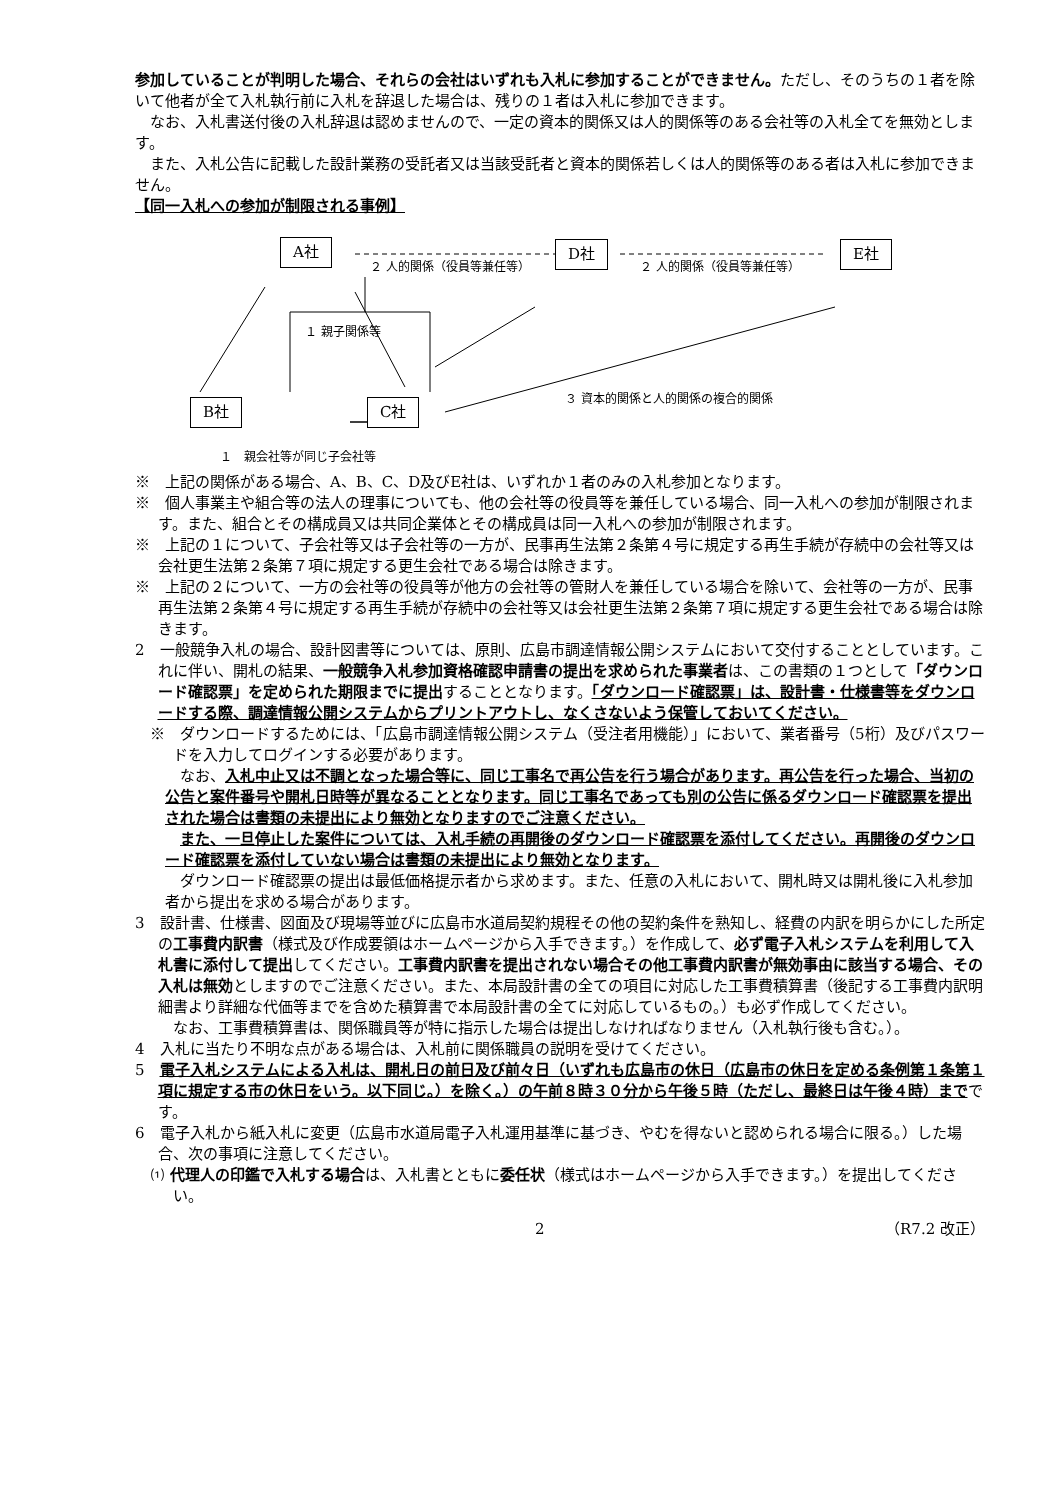参加していることが判明した場合、それらの会社はいずれも入札に参加することができません。ただし、そのうちの１者を除いて他者が全て入札執行前に入札を辞退した場合は、残りの１者は入札に参加できます。
なお、入札書送付後の入札辞退は認めませんので、一定の資本的関係又は人的関係等のある会社等の入札全てを無効とします。
また、入札公告に記載した設計業務の受託者又は当該受託者と資本的関係若しくは人的関係等のある者は入札に参加できません。
【同一入札への参加が制限される事例】
A社 D社 E社
B社 C社
２ 人的関係（役員等兼任等） ２ 人的関係（役員等兼任等）
１ 親子関係等
３ 資本的関係と人的関係の複合的関係
１　親会社等が同じ子会社等
※　上記の関係がある場合、A、B、C、D及びE社は、いずれか１者のみの入札参加となります。
※　個人事業主や組合等の法人の理事についても、他の会社等の役員等を兼任している場合、同一入札への参加が制限されます。また、組合とその構成員又は共同企業体とその構成員は同一入札への参加が制限されます。
※　上記の１について、子会社等又は子会社等の一方が、民事再生法第２条第４号に規定する再生手続が存続中の会社等又は会社更生法第２条第７項に規定する更生会社である場合は除きます。
※　上記の２について、一方の会社等の役員等が他方の会社等の管財人を兼任している場合を除いて、会社等の一方が、民事再生法第２条第４号に規定する再生手続が存続中の会社等又は会社更生法第２条第７項に規定する更生会社である場合は除きます。
2　一般競争入札の場合、設計図書等については、原則、広島市調達情報公開システムにおいて交付することとしています。これに伴い、開札の結果、一般競争入札参加資格確認申請書の提出を求められた事業者は、この書類の１つとして「ダウンロード確認票」を定められた期限までに提出することとなります。「ダウンロード確認票」は、設計書・仕様書等をダウンロードする際、調達情報公開システムからプリントアウトし、なくさないよう保管しておいてください。
※　ダウンロードするためには、「広島市調達情報公開システム（受注者用機能）」において、業者番号（5桁）及びパスワードを入力してログインする必要があります。
なお、入札中止又は不調となった場合等に、同じ工事名で再公告を行う場合があります。再公告を行った場合、当初の公告と案件番号や開札日時等が異なることとなります。同じ工事名であっても別の公告に係るダウンロード確認票を提出された場合は書類の未提出により無効となりますのでご注意ください。
また、一旦停止した案件については、入札手続の再開後のダウンロード確認票を添付してください。再開後のダウンロード確認票を添付していない場合は書類の未提出により無効となります。
ダウンロード確認票の提出は最低価格提示者から求めます。また、任意の入札において、開札時又は開札後に入札参加者から提出を求める場合があります。
3　設計書、仕様書、図面及び現場等並びに広島市水道局契約規程その他の契約条件を熟知し、経費の内訳を明らかにした所定の工事費内訳書（様式及び作成要領はホームページから入手できます。）を作成して、必ず電子入札システムを利用して入札書に添付して提出してください。工事費内訳書を提出されない場合その他工事費内訳書が無効事由に該当する場合、その入札は無効としますのでご注意ください。また、本局設計書の全ての項目に対応した工事費積算書（後記する工事費内訳明細書より詳細な代価等までを含めた積算書で本局設計書の全てに対応しているもの。）も必ず作成してください。
なお、工事費積算書は、関係職員等が特に指示した場合は提出しなければなりません（入札執行後も含む。）。
4　入札に当たり不明な点がある場合は、入札前に関係職員の説明を受けてください。
5　電子入札システムによる入札は、開札日の前日及び前々日（いずれも広島市の休日（広島市の休日を定める条例第１条第１項に規定する市の休日をいう。以下同じ。）を除く。）の午前８時３０分から午後５時（ただし、最終日は午後４時）までです。
6　電子入札から紙入札に変更（広島市水道局電子入札運用基準に基づき、やむを得ないと認められる場合に限る。）した場合、次の事項に注意してください。
⑴ 代理人の印鑑で入札する場合は、入札書とともに委任状（様式はホームページから入手できます。）を提出してください。
2 （R7.2 改正）